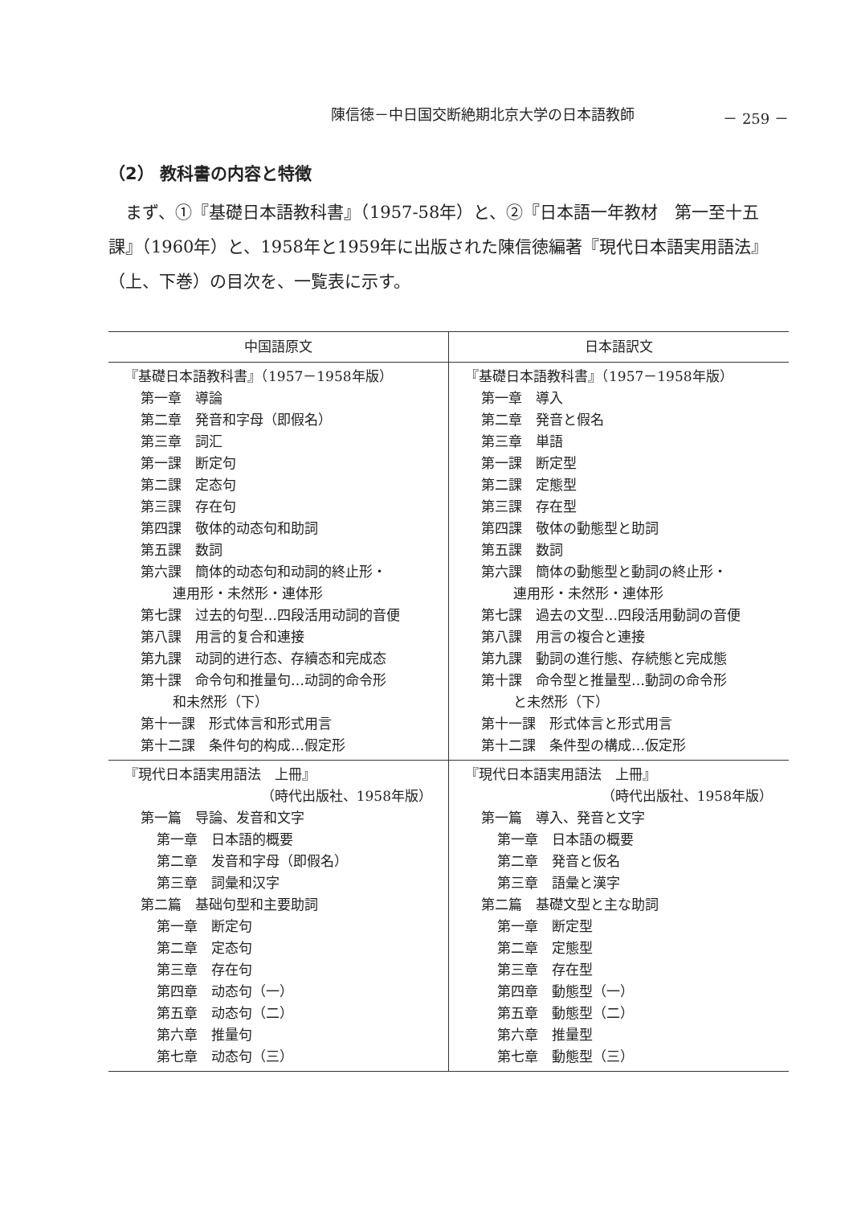陳信徳－中日国交断絶期北京大学の日本語教師 － 259 －
（2） 教科書の内容と特徴
まず、①『基礎日本語教科書』（1957-58年）と、②『日本語一年教材　第一至十五課』（1960年）と、1958年と1959年に出版された陳信徳編著『現代日本語実用語法』（上、下巻）の目次を、一覧表に示す。
| 中国語原文 | 日本語訳文 |
| --- | --- |
| 『基礎日本語教科書』（1957－1958年版） 第一章 導論 第二章 発音和字母（即假名） 第三章 詞汇 第一課 断定句 第二課 定态句 第三課 存在句 第四課 敬体的动态句和助詞 第五課 数詞 第六課 簡体的动态句和动詞的終止形・ 連用形・未然形・連体形 第七課 过去的句型…四段活用动詞的音便 第八課 用言的复合和連接 第九課 动詞的进行态、存續态和完成态 第十課 命令句和推量句…动詞的命令形 和未然形（下） 第十一課 形式体言和形式用言 第十二課 条件句的构成…假定形 | 『基礎日本語教科書』（1957－1958年版） 第一章 導入 第二章 発音と假名 第三章 単語 第一課 断定型 第二課 定態型 第三課 存在型 第四課 敬体の動態型と助詞 第五課 数詞 第六課 簡体の動態型と動詞の終止形・ 連用形・未然形・連体形 第七課 過去の文型…四段活用動詞の音便 第八課 用言の複合と連接 第九課 動詞の進行態、存続態と完成態 第十課 命令型と推量型…動詞の命令形 と未然形（下） 第十一課 形式体言と形式用言 第十二課 条件型の構成…仮定形 |
| 『現代日本語実用語法 上冊』 （時代出版社、1958年版） 第一篇 导論、发音和文字 第一章 日本語的概要 第二章 发音和字母（即假名） 第三章 詞彙和汉字 第二篇 基础句型和主要助詞 第一章 断定句 第二章 定态句 第三章 存在句 第四章 动态句（一） 第五章 动态句（二） 第六章 推量句 第七章 动态句（三） | 『現代日本語実用語法 上冊』 （時代出版社、1958年版） 第一篇 導入、発音と文字 第一章 日本語の概要 第二章 発音と仮名 第三章 語彙と漢字 第二篇 基礎文型と主な助詞 第一章 断定型 第二章 定態型 第三章 存在型 第四章 動態型（一） 第五章 動態型（二） 第六章 推量型 第七章 動態型（三） |